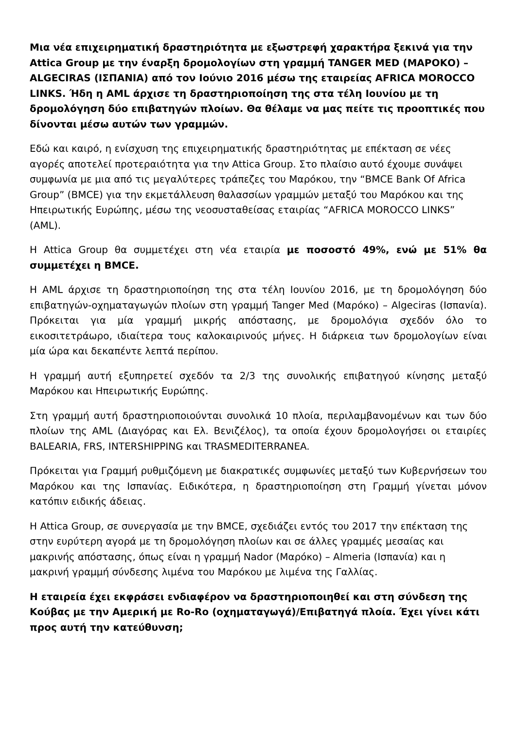Μια νέα επιχειρηματική δραστηριότητα με εξωστρεφή χαρακτήρα ξεκινά για την Attica Group με την έναρξη δρομολογίων στη γραμμή TANGER MED (ΜΑΡΟΚΟ) – ALGECIRAS (ΙΣΠΑΝΙΑ) από τον Ιούνιο 2016 μέσω της εταιρείας AFRICA MOROCCO LINKS. Ήδη η AML άρχισε τη δραστηριοποίηση της στα τέλη Ιουνίου με τη δρομολόγηση δύο επιβατηγών πλοίων. Θα θέλαμε να μας πείτε τις προοπτικές που δίνονται μέσω αυτών των γραμμών.
Εδώ και καιρό, η ενίσχυση της επιχειρηματικής δραστηριότητας με επέκταση σε νέες αγορές αποτελεί προτεραιότητα για την Attica Group. Στο πλαίσιο αυτό έχουμε συνάψει συμφωνία με μια από τις μεγαλύτερες τράπεζες του Μαρόκου, την “BMCE Bank Of Africa Group” (BMCE) για την εκμετάλλευση θαλασσίων γραμμών μεταξύ του Μαρόκου και της Ηπειρωτικής Ευρώπης, μέσω της νεοσυσταθείσας εταιρίας “AFRICA MOROCCO LINKS” (AML).
Η Attica Group θα συμμετέχει στη νέα εταιρία με ποσοστό 49%, ενώ με 51% θα συμμετέχει η BMCE.
Η AML άρχισε τη δραστηριοποίηση της στα τέλη Ιουνίου 2016, με τη δρομολόγηση δύο επιβατηγών-οχηματαγωγών πλοίων στη γραμμή Tanger Med (Μαρόκο) – Algeciras (Ισπανία). Πρόκειται για μία γραμμή μικρής απόστασης, με δρομολόγια σχεδόν όλο το εικοσιτετράωρο, ιδιαίτερα τους καλοκαιρινούς μήνες. Η διάρκεια των δρομολογίων είναι μία ώρα και δεκαπέντε λεπτά περίπου.
Η γραμμή αυτή εξυπηρετεί σχεδόν τα 2/3 της συνολικής επιβατηγού κίνησης μεταξύ Μαρόκου και Ηπειρωτικής Ευρώπης.
Στη γραμμή αυτή δραστηριοποιούνται συνολικά 10 πλοία, περιλαμβανομένων και των δύο πλοίων της AML (Διαγόρας και Ελ. Βενιζέλος), τα οποία έχουν δρομολογήσει οι εταιρίες BALEARIA, FRS, INTERSHIPPING και TRASMEDITERRANEA.
Πρόκειται για Γραμμή ρυθμιζόμενη με διακρατικές συμφωνίες μεταξύ των Κυβερνήσεων του Μαρόκου και της Ισπανίας. Ειδικότερα, η δραστηριοποίηση στη Γραμμή γίνεται μόνον κατόπιν ειδικής άδειας.
Η Attica Group, σε συνεργασία με την BMCE, σχεδιάζει εντός του 2017 την επέκταση της στην ευρύτερη αγορά με τη δρομολόγηση πλοίων και σε άλλες γραμμές μεσαίας και μακρινής απόστασης, όπως είναι η γραμμή Nador (Μαρόκο) – Almeria (Ισπανία) και η μακρινή γραμμή σύνδεσης λιμένα του Μαρόκου με λιμένα της Γαλλίας.
Η εταιρεία έχει εκφράσει ενδιαφέρον να δραστηριοποιηθεί και στη σύνδεση της Κούβας με την Αμερική με Ro-Ro (οχηματαγωγά)/Επιβατηγά πλοία. Έχει γίνει κάτι προς αυτή την κατεύθυνση;